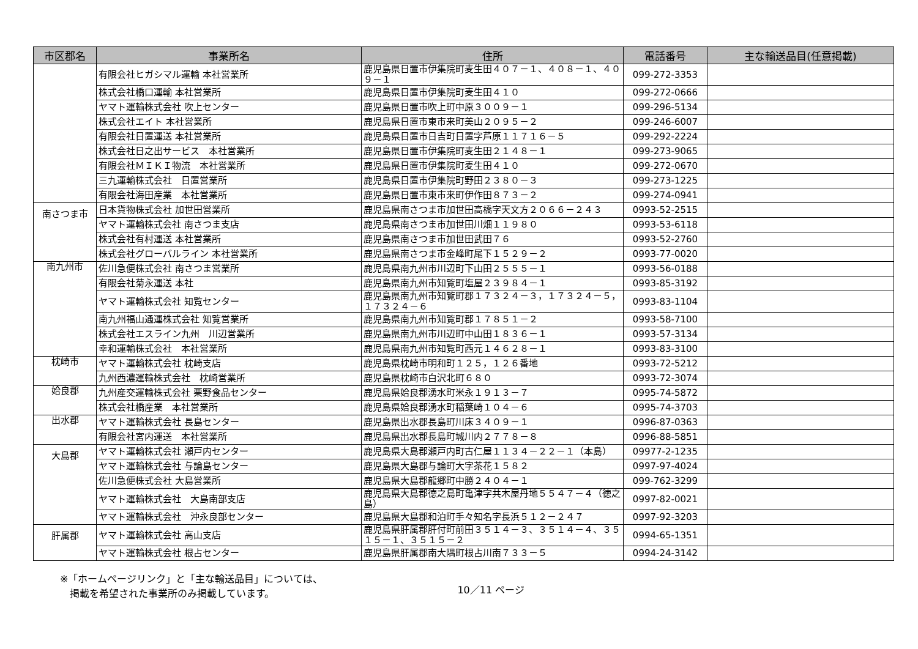| 市区郡名 | 事業所名 | 住所 | 電話番号 | 主な輸送品目(任意掲載) |
| --- | --- | --- | --- | --- |
| | 有限会社ヒガシマル運輸 本社営業所 | 鹿児島県日置市伊集院町麦生田４０７－１、４０８－１、４０９－１ | 099-272-3353 | |
| | 株式会社橋口運輸 本社営業所 | 鹿児島県日置市伊集院町麦生田４１０ | 099-272-0666 | |
| | ヤマト運輸株式会社 吹上センター | 鹿児島県日置市吹上町中原３００９－１ | 099-296-5134 | |
| | 株式会社エイト 本社営業所 | 鹿児島県日置市東市来町美山２０９５－２ | 099-246-6007 | |
| | 有限会社日置運送 本社営業所 | 鹿児島県日置市日吉町日置字芦原１１７１６－５ | 099-292-2224 | |
| | 株式会社日之出サービス 本社営業所 | 鹿児島県日置市伊集院町麦生田２１４８－１ | 099-273-9065 | |
| | 有限会社ＭＩＫＩ物流 本社営業所 | 鹿児島県日置市伊集院町麦生田４１０ | 099-272-0670 | |
| | 三九運輸株式会社 日置営業所 | 鹿児島県日置市伊集院町野田２３８０－３ | 099-273-1225 | |
| | 有限会社海田産業 本社営業所 | 鹿児島県日置市東市来町伊作田８７３－２ | 099-274-0941 | |
| 南さつま市 | 日本貨物株式会社 加世田営業所 | 鹿児島県南さつま市加世田高橋字天文方２０６６－２４３ | 0993-52-2515 | |
| | ヤマト運輸株式会社 南さつま支店 | 鹿児島県南さつま市加世田川畑１１９８０ | 0993-53-6118 | |
| | 株式会社有村運送 本社営業所 | 鹿児島県南さつま市加世田武田７６ | 0993-52-2760 | |
| | 株式会社グローバルライン 本社営業所 | 鹿児島県南さつま市金峰町尾下１５２９－２ | 0993-77-0020 | |
| 南九州市 | 佐川急便株式会社 南さつま営業所 | 鹿児島県南九州市川辺町下山田２５５５－１ | 0993-56-0188 | |
| | 有限会社菊永運送 本社 | 鹿児島県南九州市知覧町塩屋２３９８４－１ | 0993-85-3192 | |
| | ヤマト運輸株式会社 知覧センター | 鹿児島県南九州市知覧町郡１７３２４－３，１７３２４－５，１７３２４－６ | 0993-83-1104 | |
| | 南九州福山通運株式会社 知覧営業所 | 鹿児島県南九州市知覧町郡１７８５１－２ | 0993-58-7100 | |
| | 株式会社エスライン九州 川辺営業所 | 鹿児島県南九州市川辺町中山田１８３６－１ | 0993-57-3134 | |
| | 幸和運輸株式会社 本社営業所 | 鹿児島県南九州市知覧町西元１４６２８－１ | 0993-83-3100 | |
| 枕崎市 | ヤマト運輸株式会社 枕崎支店 | 鹿児島県枕崎市明和町１２５，１２６番地 | 0993-72-5212 | |
| | 九州西濃運輸株式会社 枕崎営業所 | 鹿児島県枕崎市白沢北町６８０ | 0993-72-3074 | |
| 姶良郡 | 九州産交運輸株式会社 栗野食品センター | 鹿児島県姶良郡湧水町米永１９１３－７ | 0995-74-5872 | |
| | 株式会社橋産業 本社営業所 | 鹿児島県姶良郡湧水町稲葉崎１０４－６ | 0995-74-3703 | |
| 出水郡 | ヤマト運輸株式会社 長島センター | 鹿児島県出水郡長島町川床３４０９－１ | 0996-87-0363 | |
| | 有限会社宮内運送 本社営業所 | 鹿児島県出水郡長島町城川内２７７８－８ | 0996-88-5851 | |
| 大島郡 | ヤマト運輸株式会社 瀬戸内センター | 鹿児島県大島郡瀬戸内町古仁屋１１３４－２２－１（本島） | 09977-2-1235 | |
| | ヤマト運輸株式会社 与論島センター | 鹿児島県大島郡与論町大字茶花１５８２ | 0997-97-4024 | |
| | 佐川急便株式会社 大島営業所 | 鹿児島県大島郡龍郷町中勝２４０４－１ | 099-762-3299 | |
| | ヤマト運輸株式会社 大島南部支店 | 鹿児島県大島郡徳之島町亀津字共木屋丹地５５４７－４（徳之島） | 0997-82-0021 | |
| | ヤマト運輸株式会社 沖永良部センター | 鹿児島県大島郡和泊町手々知名字長浜５１２－２４７ | 0997-92-3203 | |
| 肝属郡 | ヤマト運輸株式会社 高山支店 | 鹿児島県肝属郡肝付町前田３５１４－３、３５１４－４、３５１５－１、３５１５－２ | 0994-65-1351 | |
| | ヤマト運輸株式会社 根占センター | 鹿児島県肝属郡南大隅町根占川南７３３－５ | 0994-24-3142 | |
※「ホームページリンク」と「主な輸送品目」については、
　掲載を希望された事業所のみ掲載しています。
10／11 ページ